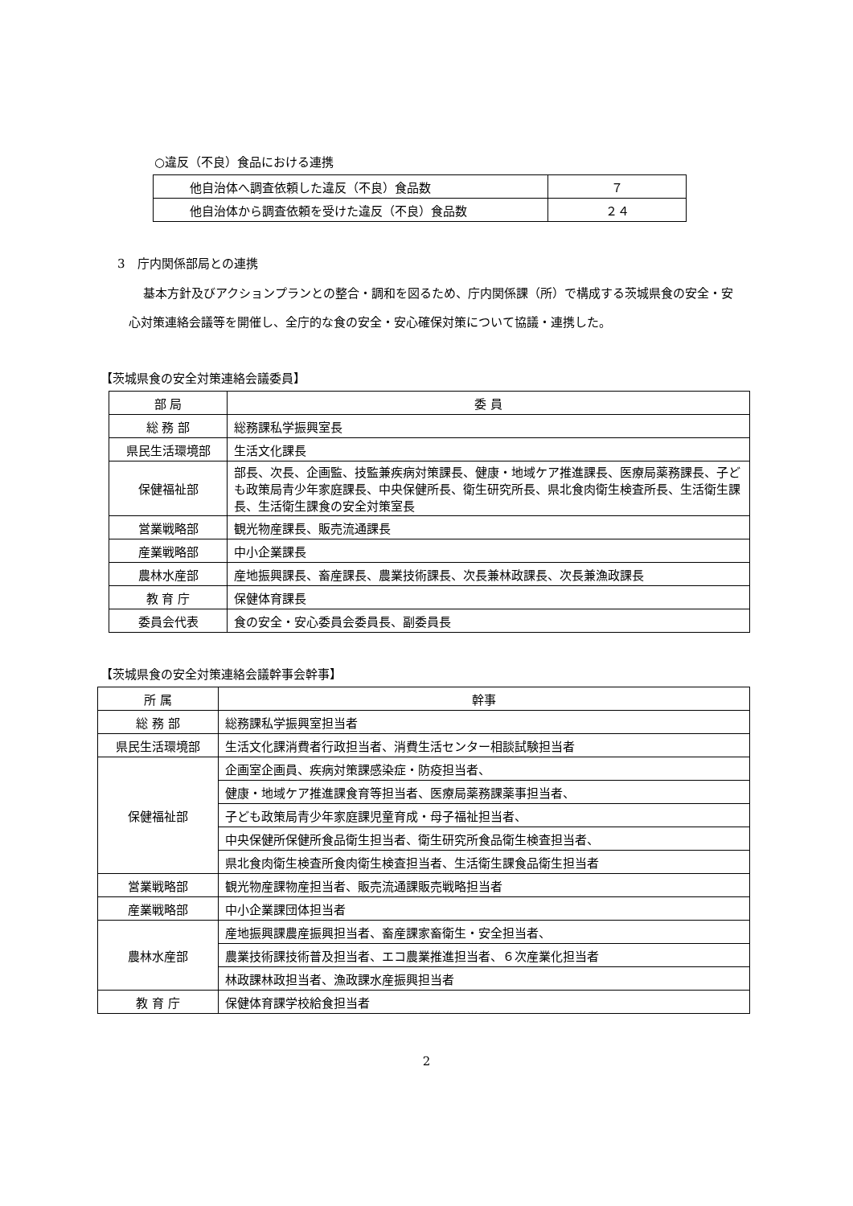○違反（不良）食品における連携
| 他自治体へ調査依頼した違反（不良）食品数 | ７ |
| 他自治体から調査依頼を受けた違反（不良）食品数 | ２４ |
3　庁内関係部局との連携
基本方針及びアクションプランとの整合・調和を図るため、庁内関係課（所）で構成する茨城県食の安全・安心対策連絡会議等を開催し、全庁的な食の安全・安心確保対策について協議・連携した。
【茨城県食の安全対策連絡会議委員】
| 部 局 | 委 員 |
| --- | --- |
| 総 務 部 | 総務課私学振興室長 |
| 県民生活環境部 | 生活文化課長 |
| 保健福祉部 | 部長、次長、企画監、技監兼疾病対策課長、健康・地域ケア推進課長、医療局薬務課長、子ども政策局青少年家庭課長、中央保健所長、衛生研究所長、県北食肉衛生検査所長、生活衛生課長、生活衛生課食の安全対策室長 |
| 営業戦略部 | 観光物産課長、販売流通課長 |
| 産業戦略部 | 中小企業課長 |
| 農林水産部 | 産地振興課長、畜産課長、農業技術課長、次長兼林政課長、次長兼漁政課長 |
| 教 育 庁 | 保健体育課長 |
| 委員会代表 | 食の安全・安心委員会委員長、副委員長 |
【茨城県食の安全対策連絡会議幹事会幹事】
| 所 属 | 幹事 |
| --- | --- |
| 総 務 部 | 総務課私学振興室担当者 |
| 県民生活環境部 | 生活文化課消費者行政担当者、消費生活センター相談試験担当者 |
| 保健福祉部 | 企画室企画員、疾病対策課感染症・防疫担当者、 |
| | 健康・地域ケア推進課食育等担当者、医療局薬務課薬事担当者、 |
| | 子ども政策局青少年家庭課児童育成・母子福祉担当者、 |
| | 中央保健所保健所食品衛生担当者、衛生研究所食品衛生検査担当者、 |
| | 県北食肉衛生検査所食肉衛生検査担当者、生活衛生課食品衛生担当者 |
| 営業戦略部 | 観光物産課物産担当者、販売流通課販売戦略担当者 |
| 産業戦略部 | 中小企業課団体担当者 |
| 農林水産部 | 産地振興課農産振興担当者、畜産課家畜衛生・安全担当者、 |
| | 農業技術課技術普及担当者、エコ農業推進担当者、６次産業化担当者 |
| | 林政課林政担当者、漁政課水産振興担当者 |
| 教 育 庁 | 保健体育課学校給食担当者 |
2